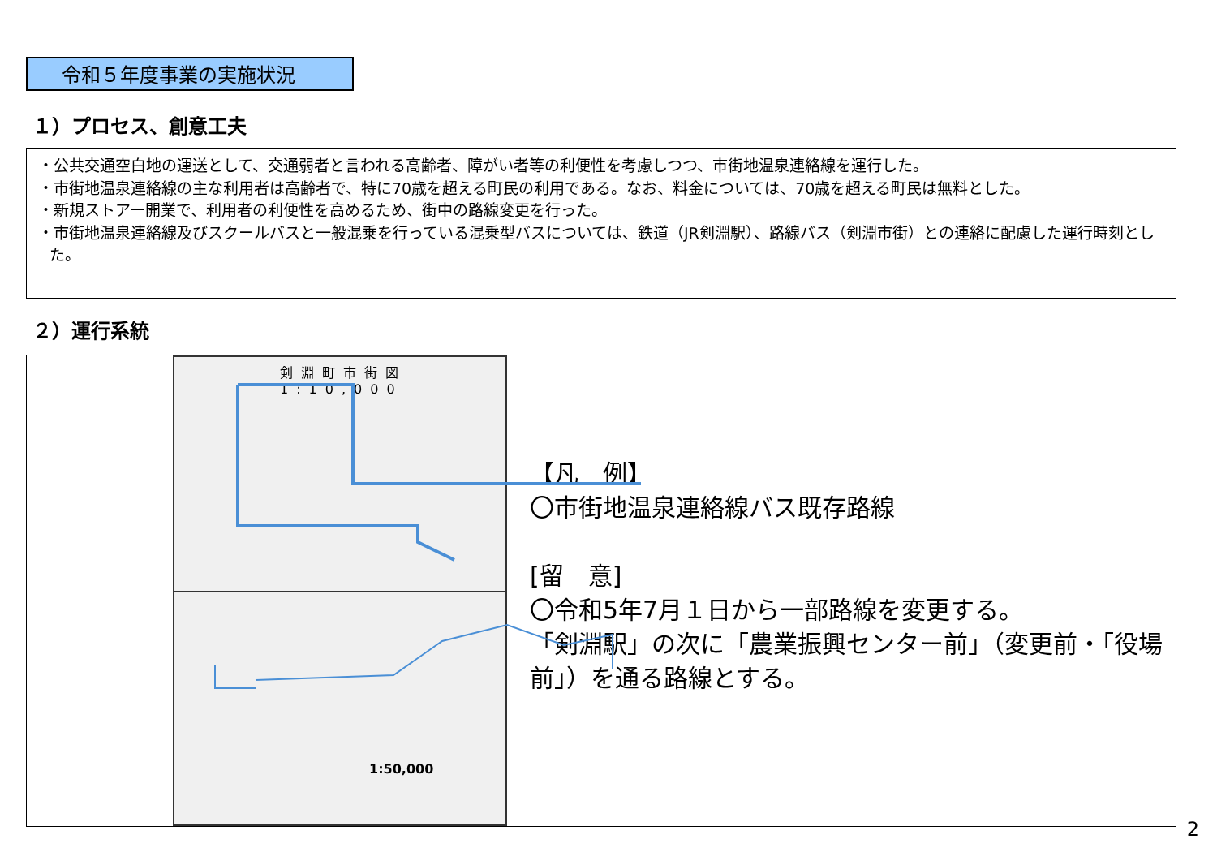令和５年度事業の実施状況
１）プロセス、創意工夫
・公共交通空白地の運送として、交通弱者と言われる高齢者、障がい者等の利便性を考慮しつつ、市街地温泉連絡線を運行した。
・市街地温泉連絡線の主な利用者は高齢者で、特に70歳を超える町民の利用である。なお、料金については、70歳を超える町民は無料とした。
・新規ストアー開業で、利用者の利便性を高めるため、街中の路線変更を行った。
・市街地温泉連絡線及びスクールバスと一般混乗を行っている混乗型バスについては、鉄道（JR剣淵駅）、路線バス（剣淵市街）との連絡に配慮した運行時刻とした。
２）運行系統
剣淵町市街図 1:10,000
1:50,000
【凡　例】
〇市街地温泉連絡線バス既存路線
[留　意]
〇令和5年7月１日から一部路線を変更する。
「剣淵駅」の次に「農業振興センター前」（変更前・「役場前」）を通る路線とする。
2